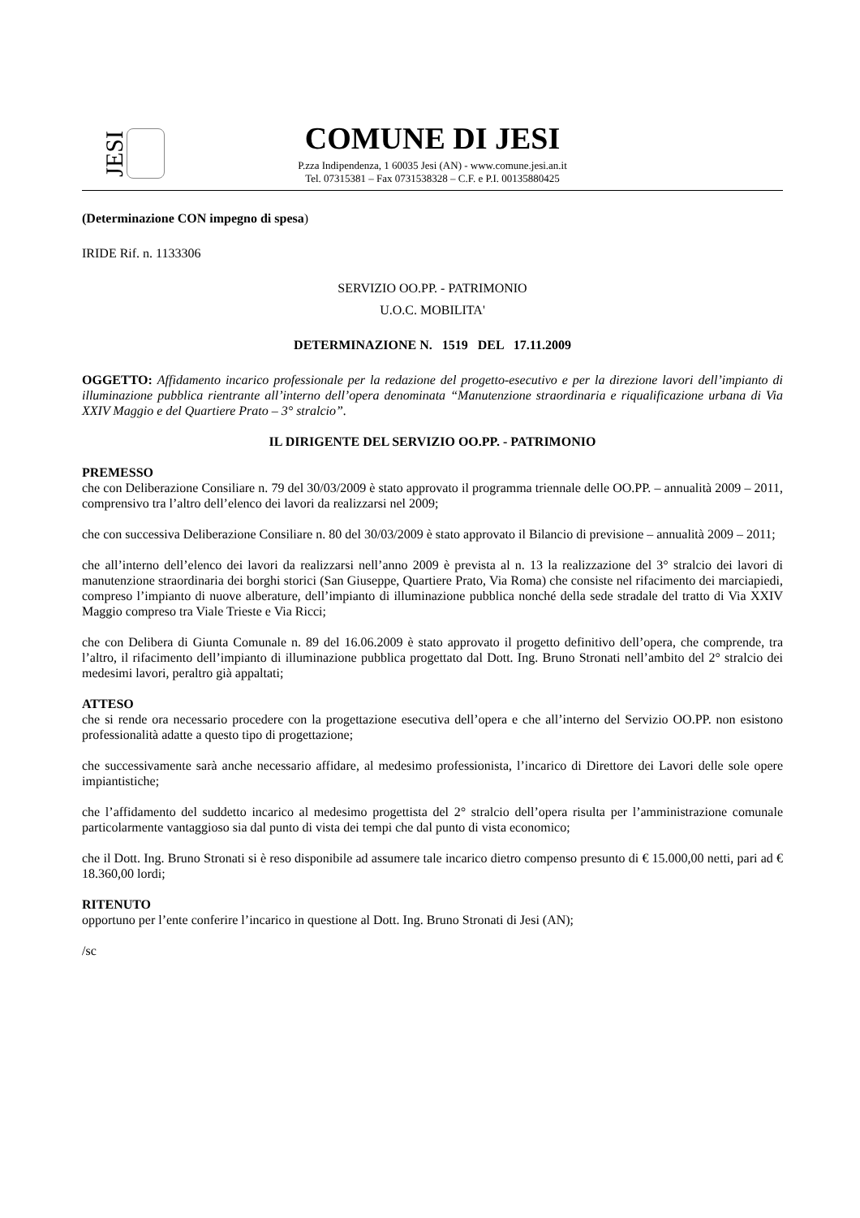JESI
COMUNE DI JESI
P.zza Indipendenza, 1 60035 Jesi (AN) - www.comune.jesi.an.it
Tel. 07315381 – Fax 0731538328 – C.F. e P.I. 00135880425
(Determinazione CON impegno di spesa)
IRIDE Rif. n. 1133306
SERVIZIO OO.PP. - PATRIMONIO
U.O.C. MOBILITA'
DETERMINAZIONE N. 1519 DEL 17.11.2009
OGGETTO: Affidamento incarico professionale per la redazione del progetto-esecutivo e per la direzione lavori dell’impianto di illuminazione pubblica rientrante all’interno dell’opera denominata “Manutenzione straordinaria e riqualificazione urbana di Via XXIV Maggio e del Quartiere Prato – 3° stralcio”.
IL DIRIGENTE DEL SERVIZIO OO.PP. - PATRIMONIO
PREMESSO
che con Deliberazione Consiliare n. 79 del 30/03/2009 è stato approvato il programma triennale delle OO.PP. – annualità 2009 – 2011, comprensivo tra l’altro dell’elenco dei lavori da realizzarsi nel 2009;
che con successiva Deliberazione Consiliare n. 80 del 30/03/2009 è stato approvato il Bilancio di previsione – annualità 2009 – 2011;
che all’interno dell’elenco dei lavori da realizzarsi nell’anno 2009 è prevista al n. 13 la realizzazione del 3° stralcio dei lavori di manutenzione straordinaria dei borghi storici (San Giuseppe, Quartiere Prato, Via Roma) che consiste nel rifacimento dei marciapiedi, compreso l’impianto di nuove alberature, dell’impianto di illuminazione pubblica nonché della sede stradale del tratto di Via XXIV Maggio compreso tra Viale Trieste e Via Ricci;
che con Delibera di Giunta Comunale n. 89 del 16.06.2009 è stato approvato il progetto definitivo dell’opera, che comprende, tra l’altro, il rifacimento dell’impianto di illuminazione pubblica progettato dal Dott. Ing. Bruno Stronati nell’ambito del 2° stralcio dei medesimi lavori, peraltro già appaltati;
ATTESO
che si rende ora necessario procedere con la progettazione esecutiva dell’opera e che all’interno del Servizio OO.PP. non esistono professionalità adatte a questo tipo di progettazione;
che successivamente sarà anche necessario affidare, al medesimo professionista, l’incarico di Direttore dei Lavori delle sole opere impiantistiche;
che l’affidamento del suddetto incarico al medesimo progettista del 2° stralcio dell’opera risulta per l’amministrazione comunale particolarmente vantaggioso sia dal punto di vista dei tempi che dal punto di vista economico;
che il Dott. Ing. Bruno Stronati si è reso disponibile ad assumere tale incarico dietro compenso presunto di € 15.000,00 netti, pari ad € 18.360,00 lordi;
RITENUTO
opportuno per l’ente conferire l’incarico in questione al Dott. Ing. Bruno Stronati di Jesi (AN);
/sc